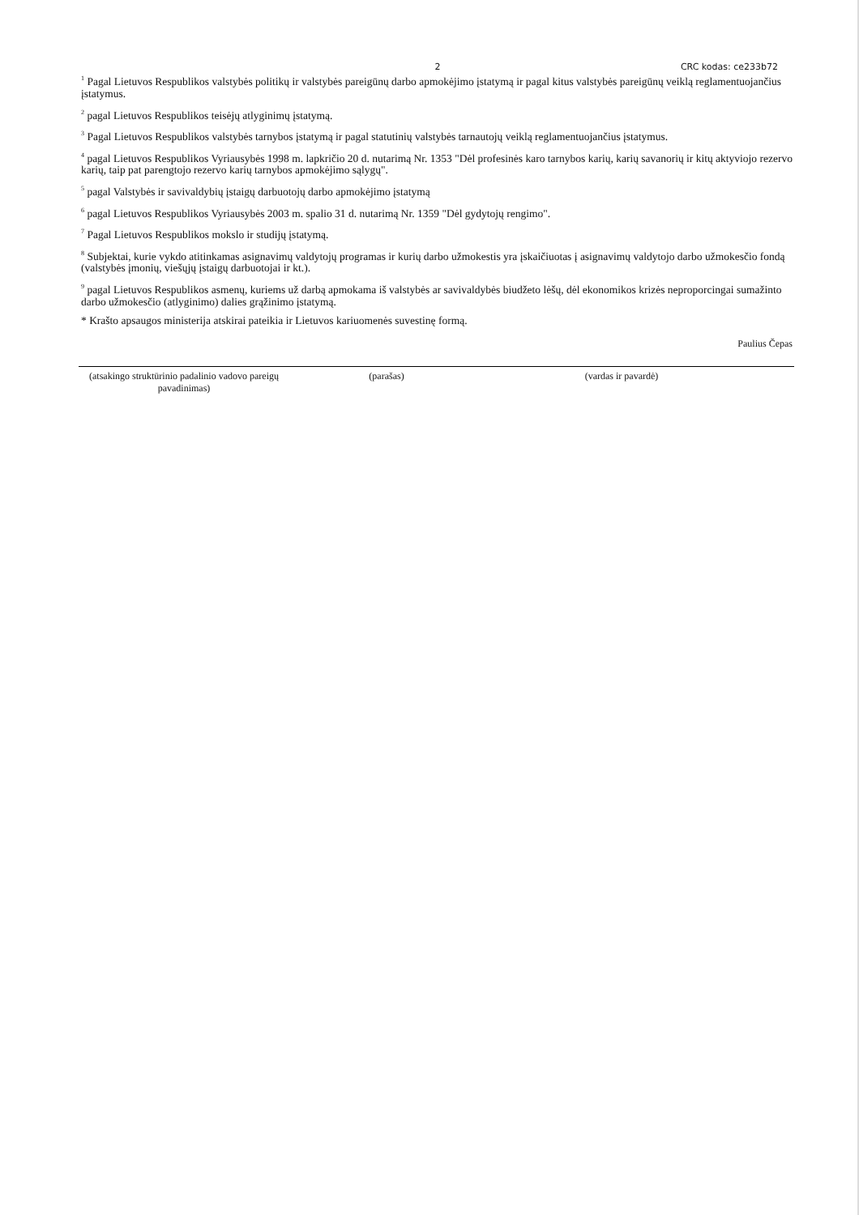2 CRC kodas: ce233b72
<sup>1</sup> Pagal Lietuvos Respublikos valstybės politikų ir valstybės pareigūnų darbo apmokėjimo įstatymą ir pagal kitus valstybės pareigūnų veiklą reglamentuojančius įstatymus.
<sup>2</sup> pagal Lietuvos Respublikos teisėjų atlyginimų įstatymą.
<sup>3</sup> Pagal Lietuvos Respublikos valstybės tarnybos įstatymą ir pagal statutinių valstybės tarnautojų veiklą reglamentuojančius įstatymus.
<sup>4</sup> pagal Lietuvos Respublikos Vyriausybės 1998 m. lapkričio 20 d. nutarimą Nr. 1353 "Dėl profesinės karo tarnybos karių, karių savanorių ir kitų aktyviojo rezervo karių, taip pat parengtojo rezervo karių tarnybos apmokėjimo sąlygų".
<sup>5</sup> pagal Valstybės ir savivaldybių įstaigų darbuotojų darbo apmokėjimo įstatymą
<sup>6</sup> pagal Lietuvos Respublikos Vyriausybės 2003 m. spalio 31 d. nutarimą Nr. 1359 "Dėl gydytojų rengimo".
<sup>7</sup> Pagal Lietuvos Respublikos mokslo ir studijų įstatymą.
<sup>8</sup> Subjektai, kurie vykdo atitinkamas asignavimų valdytojų programas ir kurių darbo užmokestis yra įskaičiuotas į asignavimų valdytojo darbo užmokesčio fondą (valstybės įmonių, viešųjų įstaigų darbuotojai ir kt.).
<sup>9</sup> pagal Lietuvos Respublikos asmenų, kuriems už darbą apmokama iš valstybės ar savivaldybės biudžeto lėšų, dėl ekonomikos krizės neproporcingai sumažinto darbo užmokesčio (atlyginimo) dalies grąžinimo įstatymą.
* Krašto apsaugos ministerija atskirai pateikia ir Lietuvos kariuomenės suvestinę formą.
Paulius Čepas
(atsakingo struktūrinio padalinio vadovo pareigų pavadinimas)
(parašas) (vardas ir pavardė)